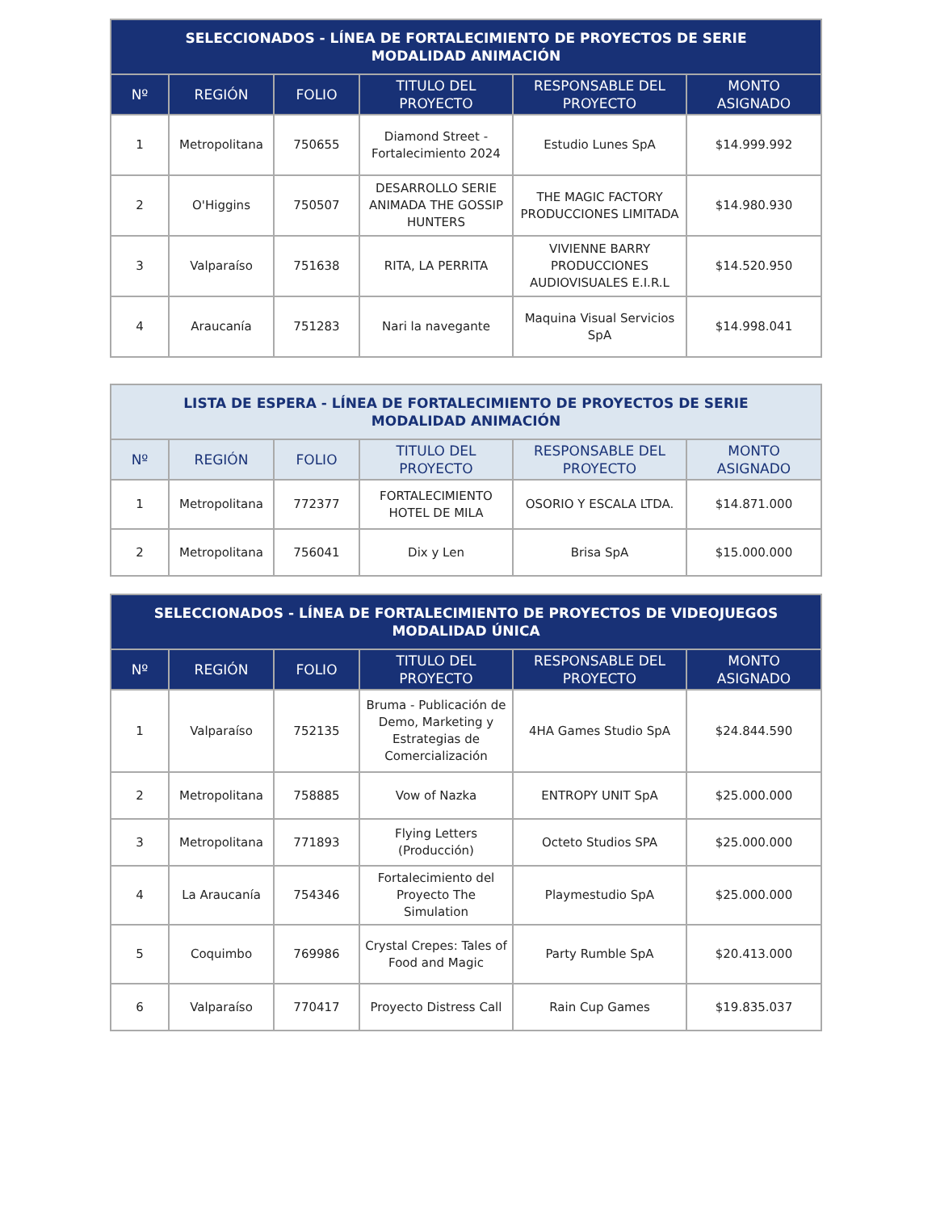| SELECCIONADOS - LÍNEA DE FORTALECIMIENTO DE PROYECTOS DE SERIE MODALIDAD ANIMACIÓN | | | | | |
| --- | --- | --- | --- | --- | --- |
| Nº | REGIÓN | FOLIO | TITULO DEL PROYECTO | RESPONSABLE DEL PROYECTO | MONTO ASIGNADO |
| 1 | Metropolitana | 750655 | Diamond Street - Fortalecimiento 2024 | Estudio Lunes SpA | $14.999.992 |
| 2 | O'Higgins | 750507 | DESARROLLO SERIE ANIMADA THE GOSSIP HUNTERS | THE MAGIC FACTORY PRODUCCIONES LIMITADA | $14.980.930 |
| 3 | Valparaíso | 751638 | RITA, LA PERRITA | VIVIENNE BARRY PRODUCCIONES AUDIOVISUALES E.I.R.L | $14.520.950 |
| 4 | Araucanía | 751283 | Nari la navegante | Maquina Visual Servicios SpA | $14.998.041 |
| LISTA DE ESPERA - LÍNEA DE FORTALECIMIENTO DE PROYECTOS DE SERIE MODALIDAD ANIMACIÓN | | | | | |
| --- | --- | --- | --- | --- | --- |
| Nº | REGIÓN | FOLIO | TITULO DEL PROYECTO | RESPONSABLE DEL PROYECTO | MONTO ASIGNADO |
| 1 | Metropolitana | 772377 | FORTALECIMIENTO HOTEL DE MILA | OSORIO Y ESCALA LTDA. | $14.871.000 |
| 2 | Metropolitana | 756041 | Dix y Len | Brisa SpA | $15.000.000 |
| SELECCIONADOS - LÍNEA DE FORTALECIMIENTO DE PROYECTOS DE VIDEOJUEGOS MODALIDAD ÚNICA | | | | | |
| --- | --- | --- | --- | --- | --- |
| Nº | REGIÓN | FOLIO | TITULO DEL PROYECTO | RESPONSABLE DEL PROYECTO | MONTO ASIGNADO |
| 1 | Valparaíso | 752135 | Bruma - Publicación de Demo, Marketing y Estrategias de Comercialización | 4HA Games Studio SpA | $24.844.590 |
| 2 | Metropolitana | 758885 | Vow of Nazka | ENTROPY UNIT SpA | $25.000.000 |
| 3 | Metropolitana | 771893 | Flying Letters (Producción) | Octeto Studios SPA | $25.000.000 |
| 4 | La Araucanía | 754346 | Fortalecimiento del Proyecto The Simulation | Playmestudio SpA | $25.000.000 |
| 5 | Coquimbo | 769986 | Crystal Crepes: Tales of Food and Magic | Party Rumble SpA | $20.413.000 |
| 6 | Valparaíso | 770417 | Proyecto Distress Call | Rain Cup Games | $19.835.037 |